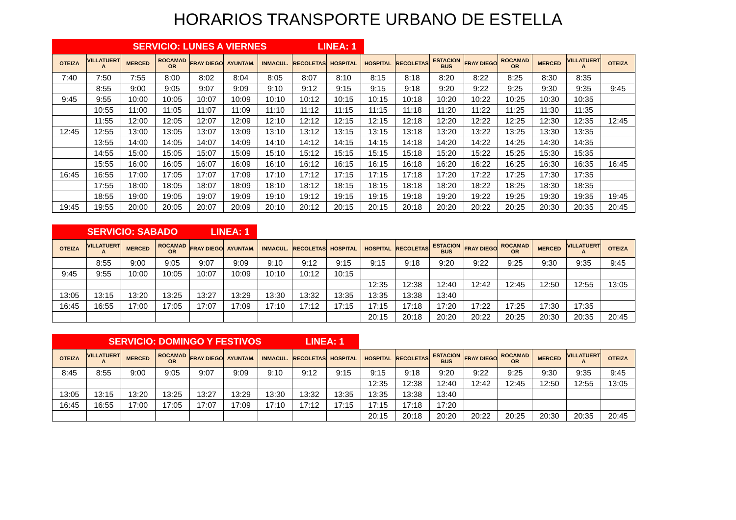HORARIOS TRANSPORTE URBANO DE ESTELLA
| SERVICIO: LUNES A VIERNES | LINEA: 1 | |
| OTEIZA | VILLATUERT A | MERCED | ROCAMAD OR | FRAY DIEGO | AYUNTAM. | INMACUL. | RECOLETAS | HOSPITAL | HOSPITAL | RECOLETAS | ESTACION BUS | FRAY DIEGO | ROCAMAD OR | MERCED | VILLATUERT A | OTEIZA |
| --- | --- | --- | --- | --- | --- | --- | --- | --- | --- | --- | --- | --- | --- | --- | --- | --- |
| 7:40 | 7:50 | 7:55 | 8:00 | 8:02 | 8:04 | 8:05 | 8:07 | 8:10 | 8:15 | 8:18 | 8:20 | 8:22 | 8:25 | 8:30 | 8:35 | |
| | 8:55 | 9:00 | 9:05 | 9:07 | 9:09 | 9:10 | 9:12 | 9:15 | 9:15 | 9:18 | 9:20 | 9:22 | 9:25 | 9:30 | 9:35 | 9:45 |
| 9:45 | 9:55 | 10:00 | 10:05 | 10:07 | 10:09 | 10:10 | 10:12 | 10:15 | 10:15 | 10:18 | 10:20 | 10:22 | 10:25 | 10:30 | 10:35 | |
| | 10:55 | 11:00 | 11:05 | 11:07 | 11:09 | 11:10 | 11:12 | 11:15 | 11:15 | 11:18 | 11:20 | 11:22 | 11:25 | 11:30 | 11:35 | |
| | 11:55 | 12:00 | 12:05 | 12:07 | 12:09 | 12:10 | 12:12 | 12:15 | 12:15 | 12:18 | 12:20 | 12:22 | 12:25 | 12:30 | 12:35 | 12:45 |
| 12:45 | 12:55 | 13:00 | 13:05 | 13:07 | 13:09 | 13:10 | 13:12 | 13:15 | 13:15 | 13:18 | 13:20 | 13:22 | 13:25 | 13:30 | 13:35 | |
| | 13:55 | 14:00 | 14:05 | 14:07 | 14:09 | 14:10 | 14:12 | 14:15 | 14:15 | 14:18 | 14:20 | 14:22 | 14:25 | 14:30 | 14:35 | |
| | 14:55 | 15:00 | 15:05 | 15:07 | 15:09 | 15:10 | 15:12 | 15:15 | 15:15 | 15:18 | 15:20 | 15:22 | 15:25 | 15:30 | 15:35 | |
| | 15:55 | 16:00 | 16:05 | 16:07 | 16:09 | 16:10 | 16:12 | 16:15 | 16:15 | 16:18 | 16:20 | 16:22 | 16:25 | 16:30 | 16:35 | 16:45 |
| 16:45 | 16:55 | 17:00 | 17:05 | 17:07 | 17:09 | 17:10 | 17:12 | 17:15 | 17:15 | 17:18 | 17:20 | 17:22 | 17:25 | 17:30 | 17:35 | |
| | 17:55 | 18:00 | 18:05 | 18:07 | 18:09 | 18:10 | 18:12 | 18:15 | 18:15 | 18:18 | 18:20 | 18:22 | 18:25 | 18:30 | 18:35 | |
| | 18:55 | 19:00 | 19:05 | 19:07 | 19:09 | 19:10 | 19:12 | 19:15 | 19:15 | 19:18 | 19:20 | 19:22 | 19:25 | 19:30 | 19:35 | 19:45 |
| 19:45 | 19:55 | 20:00 | 20:05 | 20:07 | 20:09 | 20:10 | 20:12 | 20:15 | 20:15 | 20:18 | 20:20 | 20:22 | 20:25 | 20:30 | 20:35 | 20:45 |
| SERVICIO: SABADO | LINEA: 1 | |
| OTEIZA | VILLATUERT A | MERCED | ROCAMAD OR | FRAY DIEGO | AYUNTAM. | INMACUL. | RECOLETAS | HOSPITAL | HOSPITAL | RECOLETAS | ESTACION BUS | FRAY DIEGO | ROCAMAD OR | MERCED | VILLATUERT A | OTEIZA |
| --- | --- | --- | --- | --- | --- | --- | --- | --- | --- | --- | --- | --- | --- | --- | --- | --- |
| | 8:55 | 9:00 | 9:05 | 9:07 | 9:09 | 9:10 | 9:12 | 9:15 | 9:15 | 9:18 | 9:20 | 9:22 | 9:25 | 9:30 | 9:35 | 9:45 |
| 9:45 | 9:55 | 10:00 | 10:05 | 10:07 | 10:09 | 10:10 | 10:12 | 10:15 | | | | | | | | |
| | | | | | | | | | 12:35 | 12:38 | 12:40 | 12:42 | 12:45 | 12:50 | 12:55 | 13:05 |
| 13:05 | 13:15 | 13:20 | 13:25 | 13:27 | 13:29 | 13:30 | 13:32 | 13:35 | 13:35 | 13:38 | 13:40 | | | | | |
| 16:45 | 16:55 | 17:00 | 17:05 | 17:07 | 17:09 | 17:10 | 17:12 | 17:15 | 17:15 | 17:18 | 17:20 | 17:22 | 17:25 | 17:30 | 17:35 | |
| | | | | | | | | | 20:15 | 20:18 | 20:20 | 20:22 | 20:25 | 20:30 | 20:35 | 20:45 |
| SERVICIO: DOMINGO Y FESTIVOS | LINEA: 1 | |
| OTEIZA | VILLATUERT A | MERCED | ROCAMAD OR | FRAY DIEGO | AYUNTAM. | INMACUL. | RECOLETAS | HOSPITAL | HOSPITAL | RECOLETAS | ESTACION BUS | FRAY DIEGO | ROCAMAD OR | MERCED | VILLATUERT A | OTEIZA |
| --- | --- | --- | --- | --- | --- | --- | --- | --- | --- | --- | --- | --- | --- | --- | --- | --- |
| 8:45 | 8:55 | 9:00 | 9:05 | 9:07 | 9:09 | 9:10 | 9:12 | 9:15 | 9:15 | 9:18 | 9:20 | 9:22 | 9:25 | 9:30 | 9:35 | 9:45 |
| | | | | | | | | | 12:35 | 12:38 | 12:40 | 12:42 | 12:45 | 12:50 | 12:55 | 13:05 |
| 13:05 | 13:15 | 13:20 | 13:25 | 13:27 | 13:29 | 13:30 | 13:32 | 13:35 | 13:35 | 13:38 | 13:40 | | | | | |
| 16:45 | 16:55 | 17:00 | 17:05 | 17:07 | 17:09 | 17:10 | 17:12 | 17:15 | 17:15 | 17:18 | 17:20 | | | | | |
| | | | | | | | | | 20:15 | 20:18 | 20:20 | 20:22 | 20:25 | 20:30 | 20:35 | 20:45 |